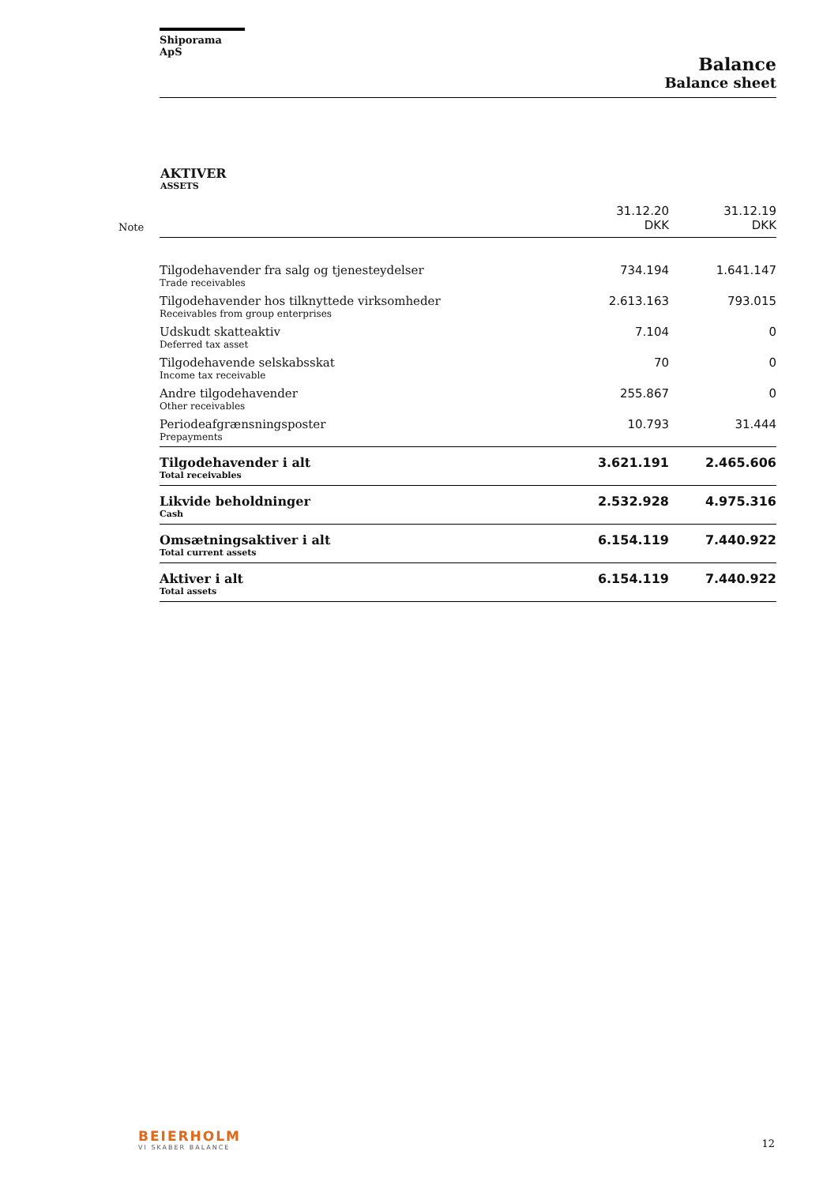Shiporama ApS
Balance
Balance sheet
AKTIVER
ASSETS
| Note | | 31.12.20 DKK | 31.12.19 DKK |
| | Tilgodehavender fra salg og tjenesteydelser Trade receivables | 734.194 | 1.641.147 |
| | Tilgodehavender hos tilknyttede virksomheder Receivables from group enterprises | 2.613.163 | 793.015 |
| | Udskudt skatteaktiv Deferred tax asset | 7.104 | 0 |
| | Tilgodehavende selskabsskat Income tax receivable | 70 | 0 |
| | Andre tilgodehavender Other receivables | 255.867 | 0 |
| | Periodeafgrænsningsposter Prepayments | 10.793 | 31.444 |
| | Tilgodehavender i alt Total receivables | 3.621.191 | 2.465.606 |
| | Likvide beholdninger Cash | 2.532.928 | 4.975.316 |
| | Omsætningsaktiver i alt Total current assets | 6.154.119 | 7.440.922 |
| | Aktiver i alt Total assets | 6.154.119 | 7.440.922 |
BEIERHOLM
VI SKABER BALANCE
12